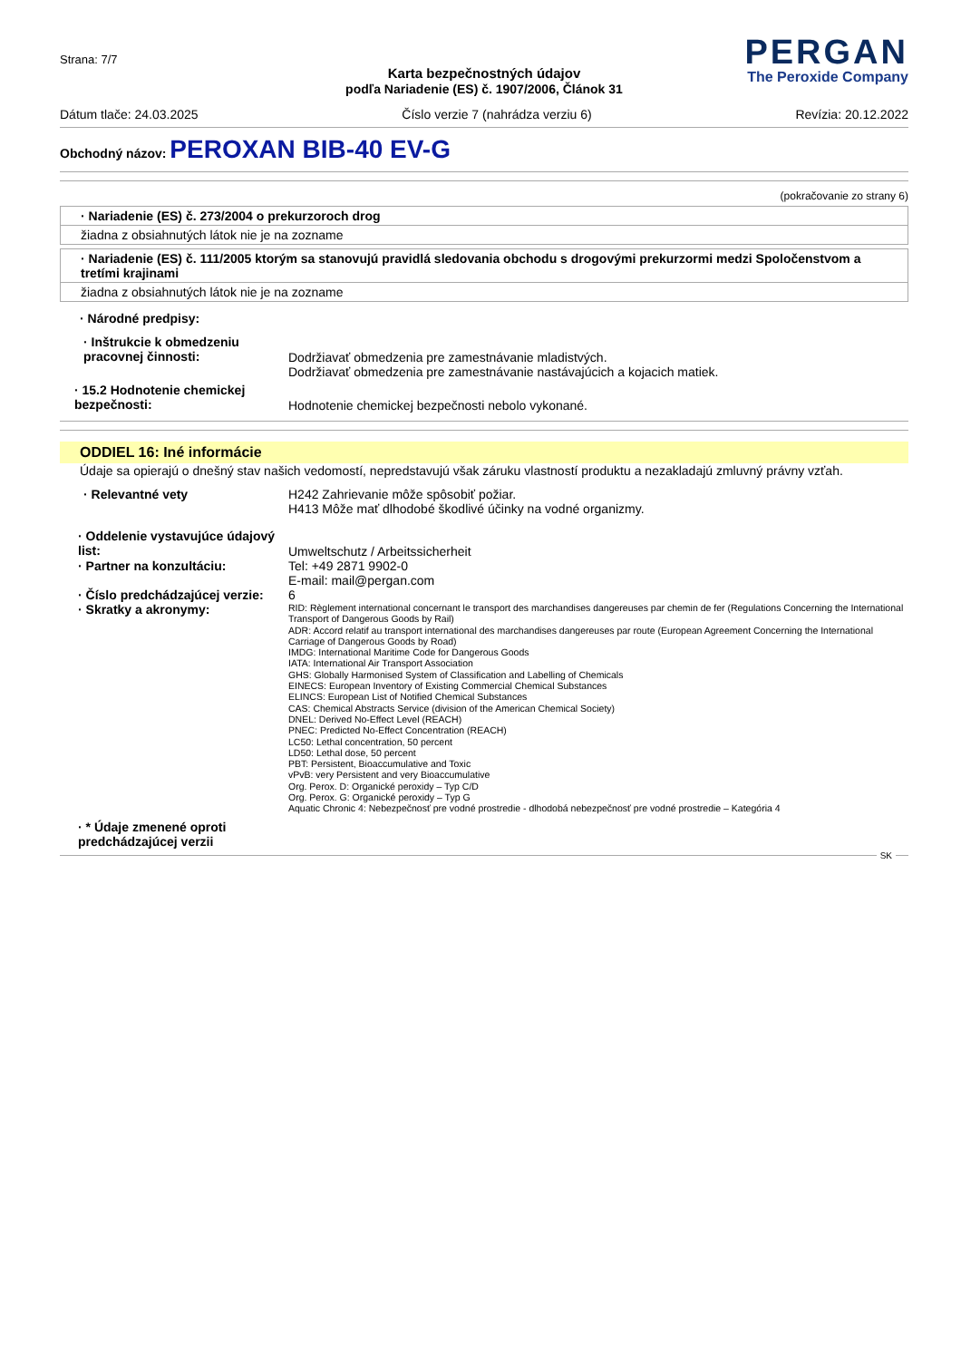Strana: 7/7
PERGAN
The Peroxide Company
Karta bezpečnostných údajov
podľa Nariadenie (ES) č. 1907/2006, Článok 31
Dátum tlače: 24.03.2025 Číslo verzie 7 (nahrádza verziu 6) Revízia: 20.12.2022
Obchodný názov: PEROXAN BIB-40 EV-G
(pokračovanie zo strany 6)
· Nariadenie (ES) č. 273/2004 o prekurzoroch drog
žiadna z obsiahnutých látok nie je na zozname
· Nariadenie (ES) č. 111/2005 ktorým sa stanovujú pravidlá sledovania obchodu s drogovými prekurzormi medzi Spoločenstvom a tretími krajinami
žiadna z obsiahnutých látok nie je na zozname
· Národné predpisy:
· Inštrukcie k obmedzeniu pracovnej činnosti:
Dodržiavať obmedzenia pre zamestnávanie mladistvých.
Dodržiavať obmedzenia pre zamestnávanie nastávajúcich a kojacich matiek.
· 15.2 Hodnotenie chemickej bezpečnosti:
Hodnotenie chemickej bezpečnosti nebolo vykonané.
ODDIEL 16: Iné informácie
Údaje sa opierajú o dnešný stav našich vedomostí, nepredstavujú však záruku vlastností produktu a nezakladajú zmluvný právny vzťah.
· Relevantné vety H242 Zahrievanie môže spôsobiť požiar.
H413 Môže mať dlhodobé škodlivé účinky na vodné organizmy.
· Oddelenie vystavujúce údajový list:
Umweltschutz / Arbeitssicherheit
· Partner na konzultáciu: Tel: +49 2871 9902-0
E-mail: mail@pergan.com
· Číslo predchádzajúcej verzie:
6
· Skratky a akronymy:
RID: Règlement international concernant le transport des marchandises dangereuses par chemin de fer (Regulations Concerning the International Transport of Dangerous Goods by Rail)
ADR: Accord relatif au transport international des marchandises dangereuses par route (European Agreement Concerning the International Carriage of Dangerous Goods by Road)
IMDG: International Maritime Code for Dangerous Goods
IATA: International Air Transport Association
GHS: Globally Harmonised System of Classification and Labelling of Chemicals
EINECS: European Inventory of Existing Commercial Chemical Substances
ELINCS: European List of Notified Chemical Substances
CAS: Chemical Abstracts Service (division of the American Chemical Society)
DNEL: Derived No-Effect Level (REACH)
PNEC: Predicted No-Effect Concentration (REACH)
LC50: Lethal concentration, 50 percent
LD50: Lethal dose, 50 percent
PBT: Persistent, Bioaccumulative and Toxic
vPvB: very Persistent and very Bioaccumulative
Org. Perox. D: Organické peroxidy – Typ C/D
Org. Perox. G: Organické peroxidy – Typ G
Aquatic Chronic 4: Nebezpečnosť pre vodné prostredie - dlhodobá nebezpečnosť pre vodné prostredie – Kategória 4
· * Údaje zmenené oproti predchádzajúcej verzii
SK